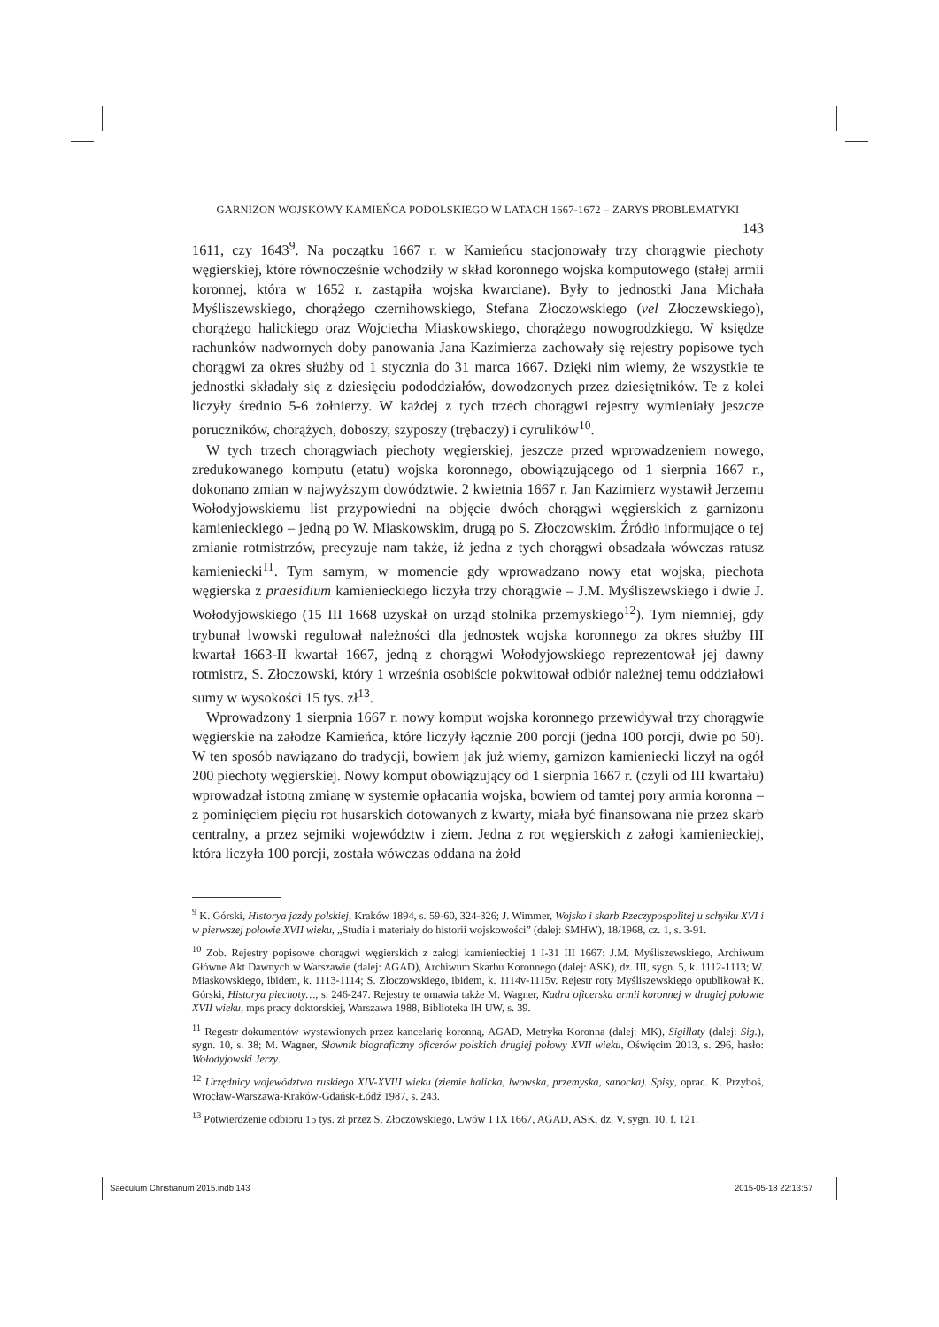GARNIZON WOJSKOWY KAMIEŃCA PODOLSKIEGO W LATACH 1667-1672 – ZARYS PROBLEMATYKI
143
1611, czy 1643<sup>9</sup>. Na początku 1667 r. w Kamieńcu stacjonowały trzy chorągwie piechoty węgierskiej, które równocześnie wchodziły w skład koronnego wojska komputowego (stałej armii koronnej, która w 1652 r. zastąpiła wojska kwarciane). Były to jednostki Jana Michała Myśliszewskiego, chorążego czernihowskiego, Stefana Złoczowskiego (vel Złoczewskiego), chorążego halickiego oraz Wojciecha Miaskowskiego, chorążego nowogrodzkiego. W księdze rachunków nadwornych doby panowania Jana Kazimierza zachowały się rejestry popisowe tych chorągwi za okres służby od 1 stycznia do 31 marca 1667. Dzięki nim wiemy, że wszystkie te jednostki składały się z dziesięciu pododdziałów, dowodzonych przez dziesiętników. Te z kolei liczyły średnio 5-6 żołnierzy. W każdej z tych trzech chorągwi rejestry wymieniały jeszcze poruczników, chorążych, doboszy, szyposzy (trębaczy) i cyrulików<sup>10</sup>.
W tych trzech chorągwiach piechoty węgierskiej, jeszcze przed wprowadzeniem nowego, zredukowanego komputu (etatu) wojska koronnego, obowiązującego od 1 sierpnia 1667 r., dokonano zmian w najwyższym dowództwie. 2 kwietnia 1667 r. Jan Kazimierz wystawił Jerzemu Wołodyjowskiemu list przypowiedni na objęcie dwóch chorągwi węgierskich z garnizonu kamienieckiego – jedną po W. Miaskowskim, drugą po S. Złoczowskim. Źródło informujące o tej zmianie rotmistrzów, precyzuje nam także, iż jedna z tych chorągwi obsadzała wówczas ratusz kamieniecki<sup>11</sup>. Tym samym, w momencie gdy wprowadzano nowy etat wojska, piechota węgierska z praesidium kamienieckiego liczyła trzy chorągwie – J.M. Myśliszewskiego i dwie J. Wołodyjowskiego (15 III 1668 uzyskał on urząd stolnika przemyskiego<sup>12</sup>). Tym niemniej, gdy trybunał lwowski regulował należności dla jednostek wojska koronnego za okres służby III kwartał 1663-II kwartał 1667, jedną z chorągwi Wołodyjowskiego reprezentował jej dawny rotmistrz, S. Złoczowski, który 1 września osobiście pokwitował odbiór należnej temu oddziałowi sumy w wysokości 15 tys. zł<sup>13</sup>.
Wprowadzony 1 sierpnia 1667 r. nowy komput wojska koronnego przewidywał trzy chorągwie węgierskie na załodze Kamieńca, które liczyły łącznie 200 porcji (jedna 100 porcji, dwie po 50). W ten sposób nawiązano do tradycji, bowiem jak już wiemy, garnizon kamieniecki liczył na ogół 200 piechoty węgierskiej. Nowy komput obowiązujący od 1 sierpnia 1667 r. (czyli od III kwartału) wprowadzał istotną zmianę w systemie opłacania wojska, bowiem od tamtej pory armia koronna – z pominięciem pięciu rot husarskich dotowanych z kwarty, miała być finansowana nie przez skarb centralny, a przez sejmiki województw i ziem. Jedna z rot węgierskich z załogi kamienieckiej, która liczyła 100 porcji, została wówczas oddana na żołd
<sup>9</sup> K. Górski, Historya jazdy polskiej, Kraków 1894, s. 59-60, 324-326; J. Wimmer, Wojsko i skarb Rzeczypospolitej u schyłku XVI i w pierwszej połowie XVII wieku, „Studia i materiały do historii wojskowości” (dalej: SMHW), 18/1968, cz. 1, s. 3-91.
<sup>10</sup> Zob. Rejestry popisowe chorągwi węgierskich z załogi kamienieckiej 1 I-31 III 1667: J.M. Myśliszewskiego, Archiwum Główne Akt Dawnych w Warszawie (dalej: AGAD), Archiwum Skarbu Koronnego (dalej: ASK), dz. III, sygn. 5, k. 1112-1113; W. Miaskowskiego, ibidem, k. 1113-1114; S. Złoczowskiego, ibidem, k. 1114v-1115v. Rejestr roty Myśliszewskiego opublikował K. Górski, Historya piechoty…, s. 246-247. Rejestry te omawia także M. Wagner, Kadra oficerska armii koronnej w drugiej połowie XVII wieku, mps pracy doktorskiej, Warszawa 1988, Biblioteka IH UW, s. 39.
<sup>11</sup> Regestr dokumentów wystawionych przez kancelarię koronną, AGAD, Metryka Koronna (dalej: MK), Sigillaty (dalej: Sig.), sygn. 10, s. 38; M. Wagner, Słownik biograficzny oficerów polskich drugiej połowy XVII wieku, Oświęcim 2013, s. 296, hasło: Wołodyjowski Jerzy.
<sup>12</sup> Urzędnicy województwa ruskiego XIV-XVIII wieku (ziemie halicka, lwowska, przemyska, sanocka). Spisy, oprac. K. Przyboś, Wrocław-Warszawa-Kraków-Gdańsk-Łódź 1987, s. 243.
<sup>13</sup> Potwierdzenie odbioru 15 tys. zł przez S. Złoczowskiego, Lwów 1 IX 1667, AGAD, ASK, dz. V, sygn. 10, f. 121.
Saeculum Christianum 2015.indb 143
2015-05-18 22:13:57